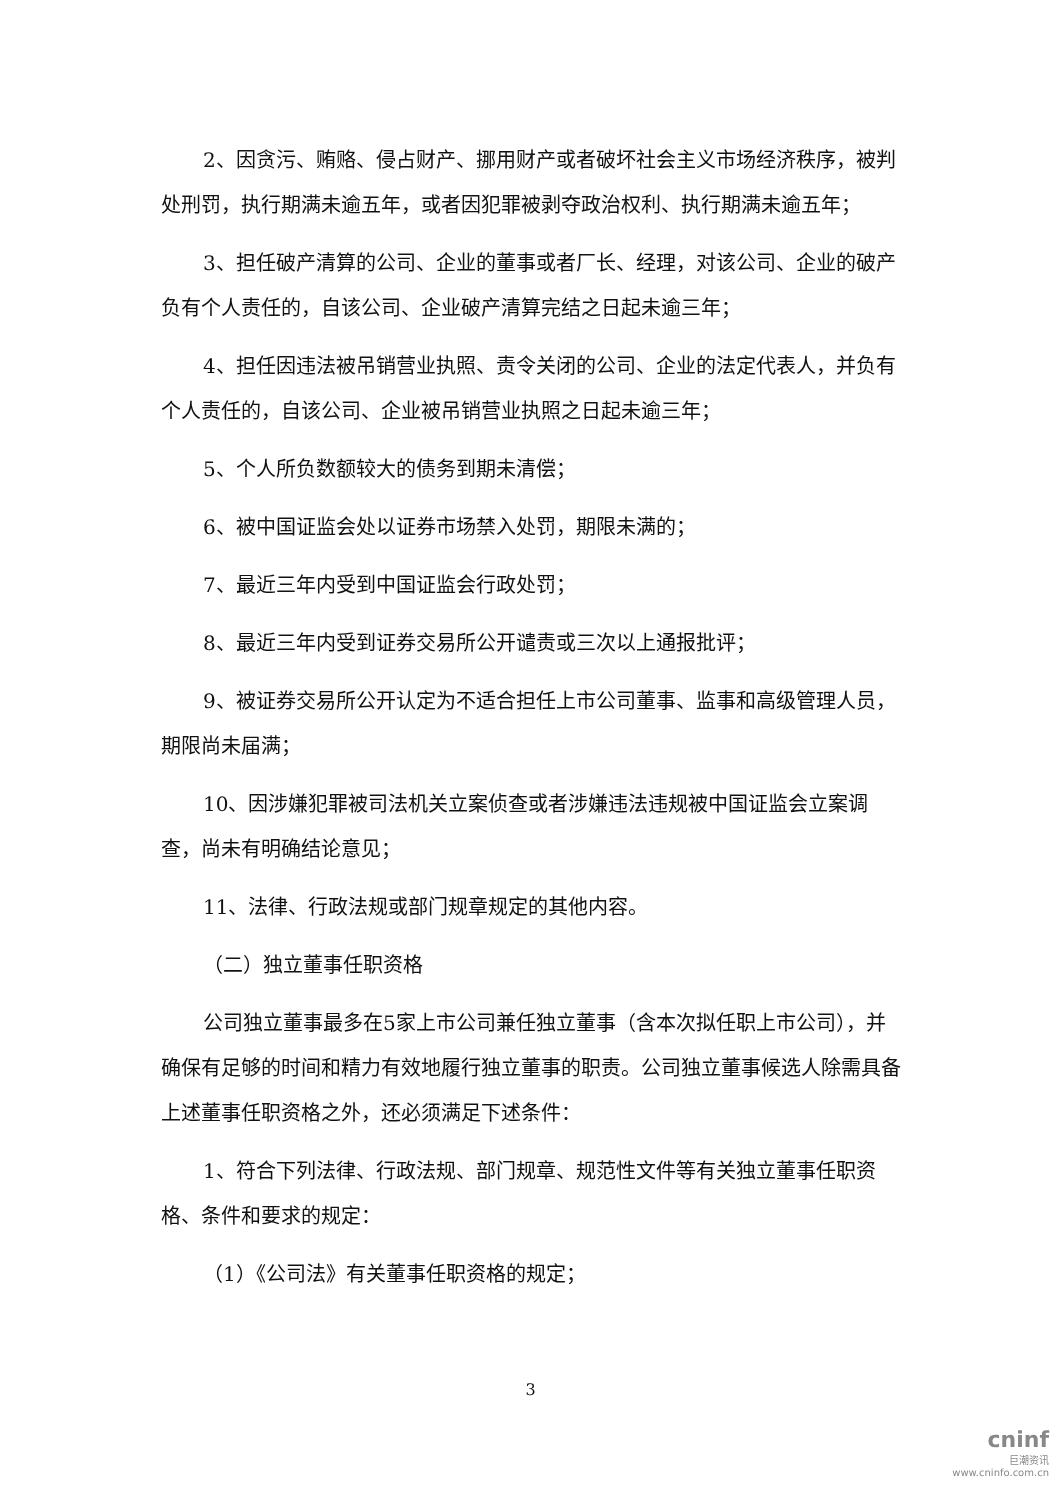2、因贪污、贿赂、侵占财产、挪用财产或者破坏社会主义市场经济秩序，被判处刑罚，执行期满未逾五年，或者因犯罪被剥夺政治权利、执行期满未逾五年；
3、担任破产清算的公司、企业的董事或者厂长、经理，对该公司、企业的破产负有个人责任的，自该公司、企业破产清算完结之日起未逾三年；
4、担任因违法被吊销营业执照、责令关闭的公司、企业的法定代表人，并负有个人责任的，自该公司、企业被吊销营业执照之日起未逾三年；
5、个人所负数额较大的债务到期未清偿；
6、被中国证监会处以证券市场禁入处罚，期限未满的；
7、最近三年内受到中国证监会行政处罚；
8、最近三年内受到证券交易所公开谴责或三次以上通报批评；
9、被证券交易所公开认定为不适合担任上市公司董事、监事和高级管理人员，期限尚未届满；
10、因涉嫌犯罪被司法机关立案侦查或者涉嫌违法违规被中国证监会立案调查，尚未有明确结论意见；
11、法律、行政法规或部门规章规定的其他内容。
（二）独立董事任职资格
公司独立董事最多在5家上市公司兼任独立董事（含本次拟任职上市公司），并确保有足够的时间和精力有效地履行独立董事的职责。公司独立董事候选人除需具备上述董事任职资格之外，还必须满足下述条件：
1、符合下列法律、行政法规、部门规章、规范性文件等有关独立董事任职资格、条件和要求的规定：
（1）《公司法》有关董事任职资格的规定；
3
cninf
巨潮资讯
www.cninfo.com.cn